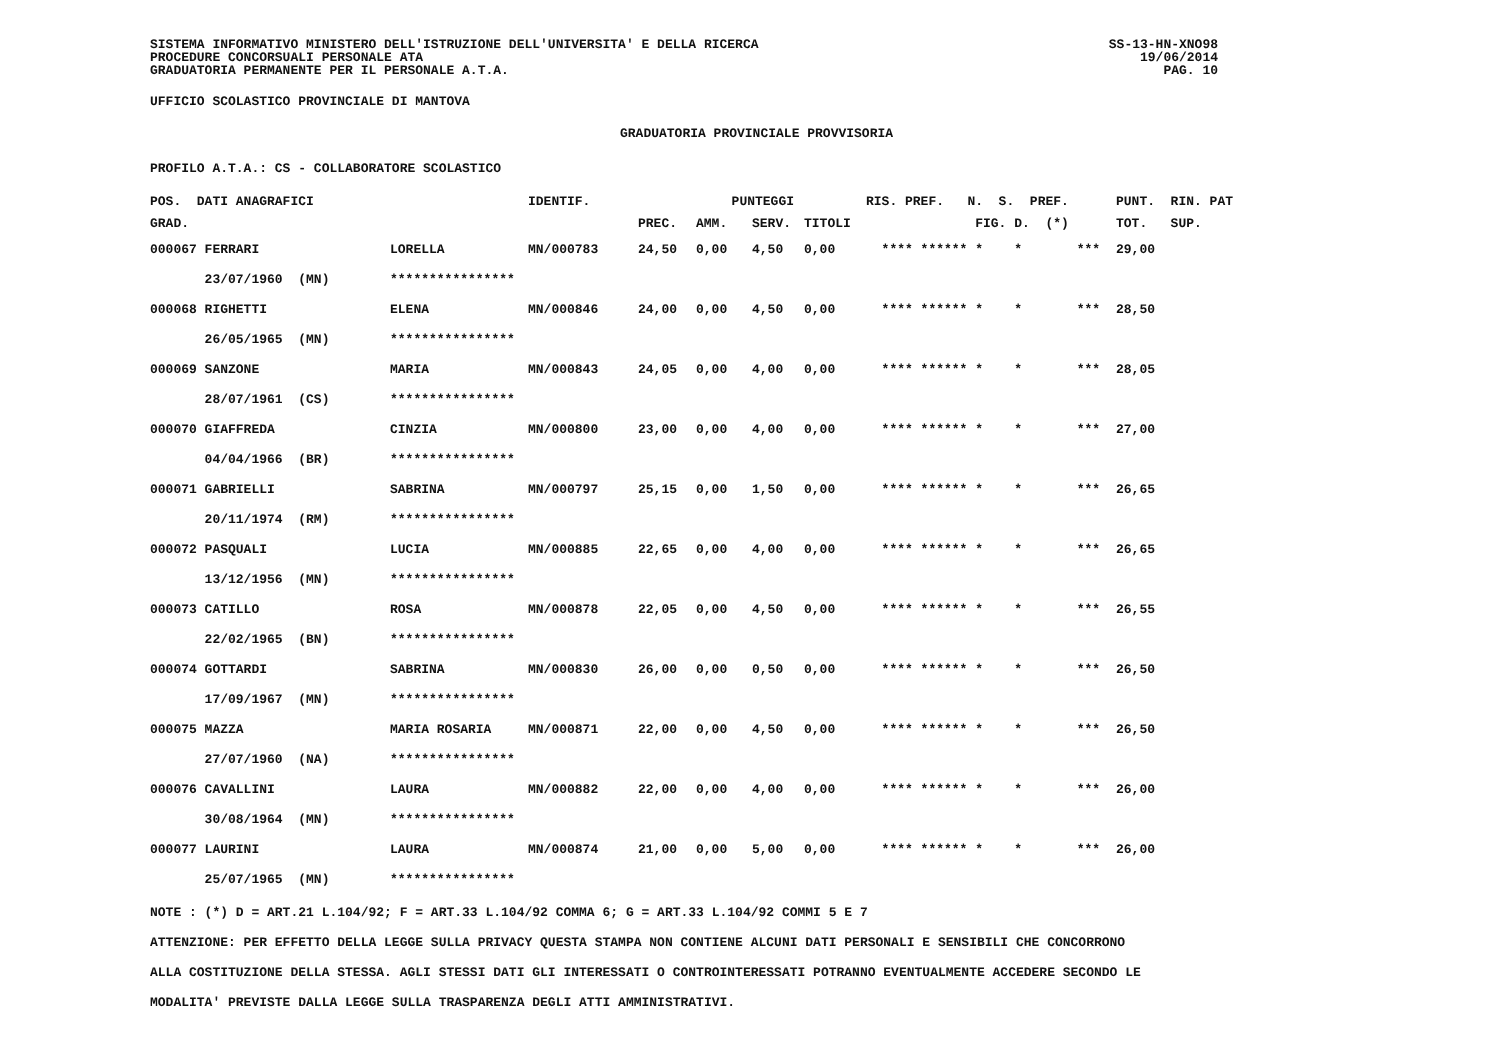SISTEMA INFORMATIVO MINISTERO DELL'ISTRUZIONE DELL'UNIVERSITA' E DELLA RICERCA
PROCEDURE CONCORSUALI PERSONALE ATA
GRADUATORIA PERMANENTE PER IL PERSONALE A.T.A.
SS-13-HN-XNO98
19/06/2014
PAG. 10
UFFICIO SCOLASTICO PROVINCIALE DI MANTOVA
GRADUATORIA PROVINCIALE PROVVISORIA
PROFILO A.T.A.: CS - COLLABORATORE SCOLASTICO
| POS. DATI ANAGRAFICI | | IDENTIF. | PUNTEGGI | | | | RIS. PREF. N. S. PREF. | PUNT. RIN. PAT |
| --- | --- | --- | --- | --- | --- | --- | --- | --- |
| GRAD. | | | PREC. | AMM. | SERV. | TITOLI | FIG. D. (*) | TOT. SUP. |
| 000067 FERRARI | LORELLA | MN/000783 | 24,50 | 0,00 | 4,50 | 0,00 | **** ****** * * *** | 29,00 |
| 23/07/1960 (MN) | **************** | | | | | | | |
| 000068 RIGHETTI | ELENA | MN/000846 | 24,00 | 0,00 | 4,50 | 0,00 | **** ****** * * *** | 28,50 |
| 26/05/1965 (MN) | **************** | | | | | | | |
| 000069 SANZONE | MARIA | MN/000843 | 24,05 | 0,00 | 4,00 | 0,00 | **** ****** * * *** | 28,05 |
| 28/07/1961 (CS) | **************** | | | | | | | |
| 000070 GIAFFREDA | CINZIA | MN/000800 | 23,00 | 0,00 | 4,00 | 0,00 | **** ****** * * *** | 27,00 |
| 04/04/1966 (BR) | **************** | | | | | | | |
| 000071 GABRIELLI | SABRINA | MN/000797 | 25,15 | 0,00 | 1,50 | 0,00 | **** ****** * * *** | 26,65 |
| 20/11/1974 (RM) | **************** | | | | | | | |
| 000072 PASQUALI | LUCIA | MN/000885 | 22,65 | 0,00 | 4,00 | 0,00 | **** ****** * * *** | 26,65 |
| 13/12/1956 (MN) | **************** | | | | | | | |
| 000073 CATILLO | ROSA | MN/000878 | 22,05 | 0,00 | 4,50 | 0,00 | **** ****** * * *** | 26,55 |
| 22/02/1965 (BN) | **************** | | | | | | | |
| 000074 GOTTARDI | SABRINA | MN/000830 | 26,00 | 0,00 | 0,50 | 0,00 | **** ****** * * *** | 26,50 |
| 17/09/1967 (MN) | **************** | | | | | | | |
| 000075 MAZZA | MARIA ROSARIA | MN/000871 | 22,00 | 0,00 | 4,50 | 0,00 | **** ****** * * *** | 26,50 |
| 27/07/1960 (NA) | **************** | | | | | | | |
| 000076 CAVALLINI | LAURA | MN/000882 | 22,00 | 0,00 | 4,00 | 0,00 | **** ****** * * *** | 26,00 |
| 30/08/1964 (MN) | **************** | | | | | | | |
| 000077 LAURINI | LAURA | MN/000874 | 21,00 | 0,00 | 5,00 | 0,00 | **** ****** * * *** | 26,00 |
| 25/07/1965 (MN) | **************** | | | | | | | |
NOTE : (*) D = ART.21 L.104/92; F = ART.33 L.104/92 COMMA 6; G = ART.33 L.104/92 COMMI 5 E 7
ATTENZIONE: PER EFFETTO DELLA LEGGE SULLA PRIVACY QUESTA STAMPA NON CONTIENE ALCUNI DATI PERSONALI E SENSIBILI CHE CONCORRONO
ALLA COSTITUZIONE DELLA STESSA. AGLI STESSI DATI GLI INTERESSATI O CONTROINTERESSATI POTRANNO EVENTUALMENTE ACCEDERE SECONDO LE
MODALITA' PREVISTE DALLA LEGGE SULLA TRASPARENZA DEGLI ATTI AMMINISTRATIVI.